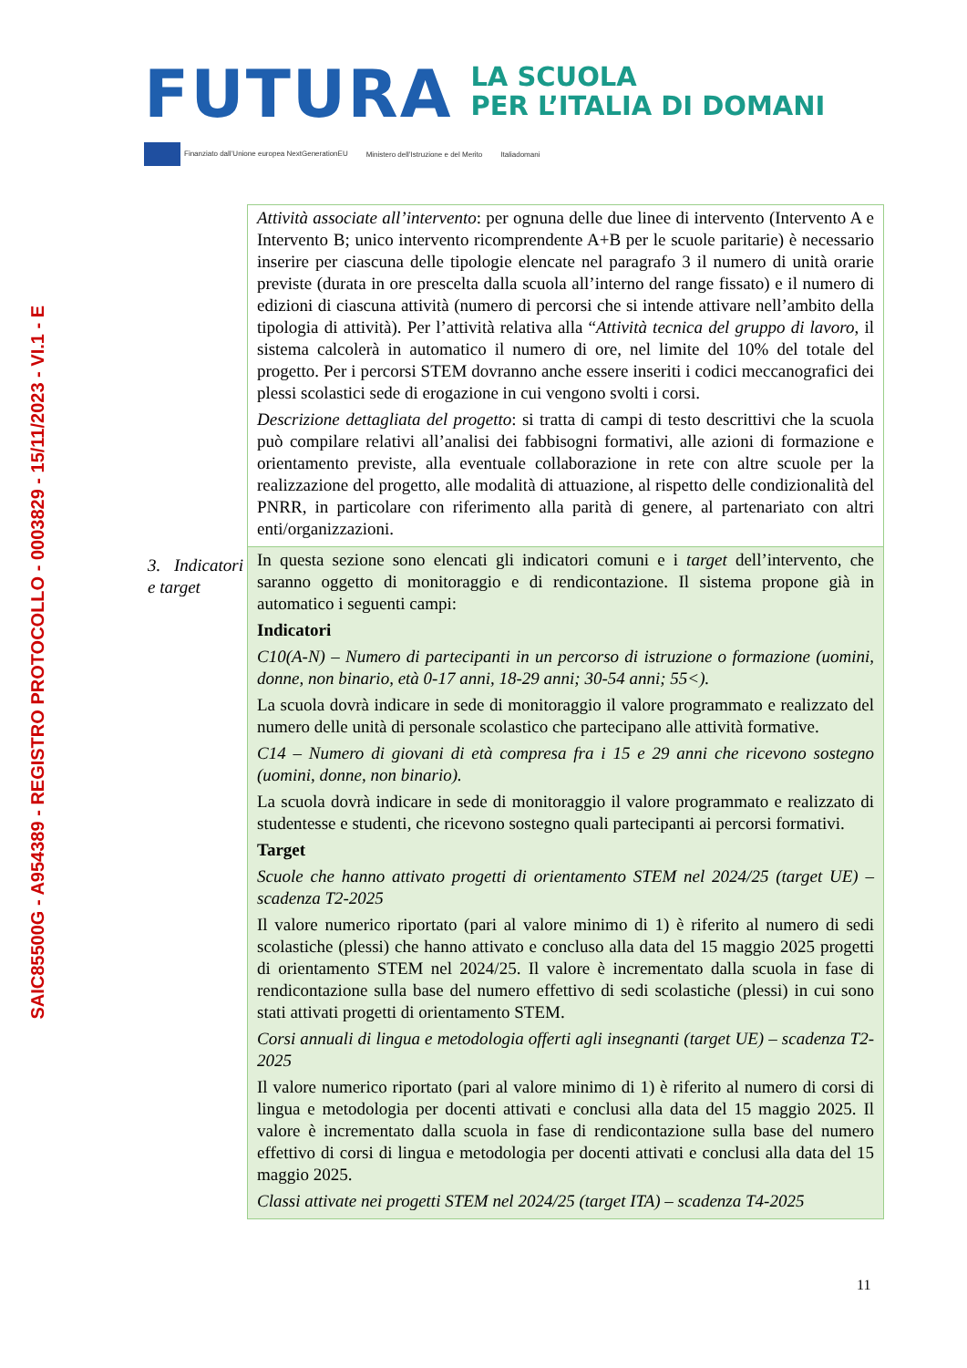SAIC85500G - A954389 - REGISTRO PROTOCOLLO - 0003829 - 15/11/2023 - VI.1 - E
FUTURA
LA SCUOLA
PER L’ITALIA DI DOMANI
Finanziato dall’Unione europea NextGenerationEU Ministero dell’Istruzione e del Merito Italiadomani
| | Attività associate all’intervento : per ognuna delle due linee di intervento (Intervento A e Intervento B; unico intervento ricomprendente A+B per le scuole paritarie) è necessario inserire per ciascuna delle tipologie elencate nel paragrafo 3 il numero di unità orarie previste (durata in ore prescelta dalla scuola all’interno del range fissato) e il numero di edizioni di ciascuna attività (numero di percorsi che si intende attivare nell’ambito della tipologia di attività). Per l’attività relativa alla “ Attività tecnica del gruppo di lavoro , il sistema calcolerà in automatico il numero di ore, nel limite del 10% del totale del progetto. Per i percorsi STEM dovranno anche essere inseriti i codici meccanografici dei plessi scolastici sede di erogazione in cui vengono svolti i corsi. Descrizione dettagliata del progetto : si tratta di campi di testo descrittivi che la scuola può compilare relativi all’analisi dei fabbisogni formativi, alle azioni di formazione e orientamento previste, alla eventuale collaborazione in rete con altre scuole per la realizzazione del progetto, alle modalità di attuazione, al rispetto delle condizionalità del PNRR, in particolare con riferimento alla parità di genere, al partenariato con altri enti/organizzazioni. |
| 3. Indicatori e target | In questa sezione sono elencati gli indicatori comuni e i target dell’intervento, che saranno oggetto di monitoraggio e di rendicontazione. Il sistema propone già in automatico i seguenti campi: Indicatori C10(A-N) – Numero di partecipanti in un percorso di istruzione o formazione (uomini, donne, non binario, età 0-17 anni, 18-29 anni; 30-54 anni; 55<). La scuola dovrà indicare in sede di monitoraggio il valore programmato e realizzato del numero delle unità di personale scolastico che partecipano alle attività formative. C14 – Numero di giovani di età compresa fra i 15 e 29 anni che ricevono sostegno (uomini, donne, non binario). La scuola dovrà indicare in sede di monitoraggio il valore programmato e realizzato di studentesse e studenti, che ricevono sostegno quali partecipanti ai percorsi formativi. Target Scuole che hanno attivato progetti di orientamento STEM nel 2024/25 (target UE) – scadenza T2-2025 Il valore numerico riportato (pari al valore minimo di 1) è riferito al numero di sedi scolastiche (plessi) che hanno attivato e concluso alla data del 15 maggio 2025 progetti di orientamento STEM nel 2024/25. Il valore è incrementato dalla scuola in fase di rendicontazione sulla base del numero effettivo di sedi scolastiche (plessi) in cui sono stati attivati progetti di orientamento STEM. Corsi annuali di lingua e metodologia offerti agli insegnanti (target UE) – scadenza T2-2025 Il valore numerico riportato (pari al valore minimo di 1) è riferito al numero di corsi di lingua e metodologia per docenti attivati e conclusi alla data del 15 maggio 2025. Il valore è incrementato dalla scuola in fase di rendicontazione sulla base del numero effettivo di corsi di lingua e metodologia per docenti attivati e conclusi alla data del 15 maggio 2025. Classi attivate nei progetti STEM nel 2024/25 (target ITA) – scadenza T4-2025 |
11